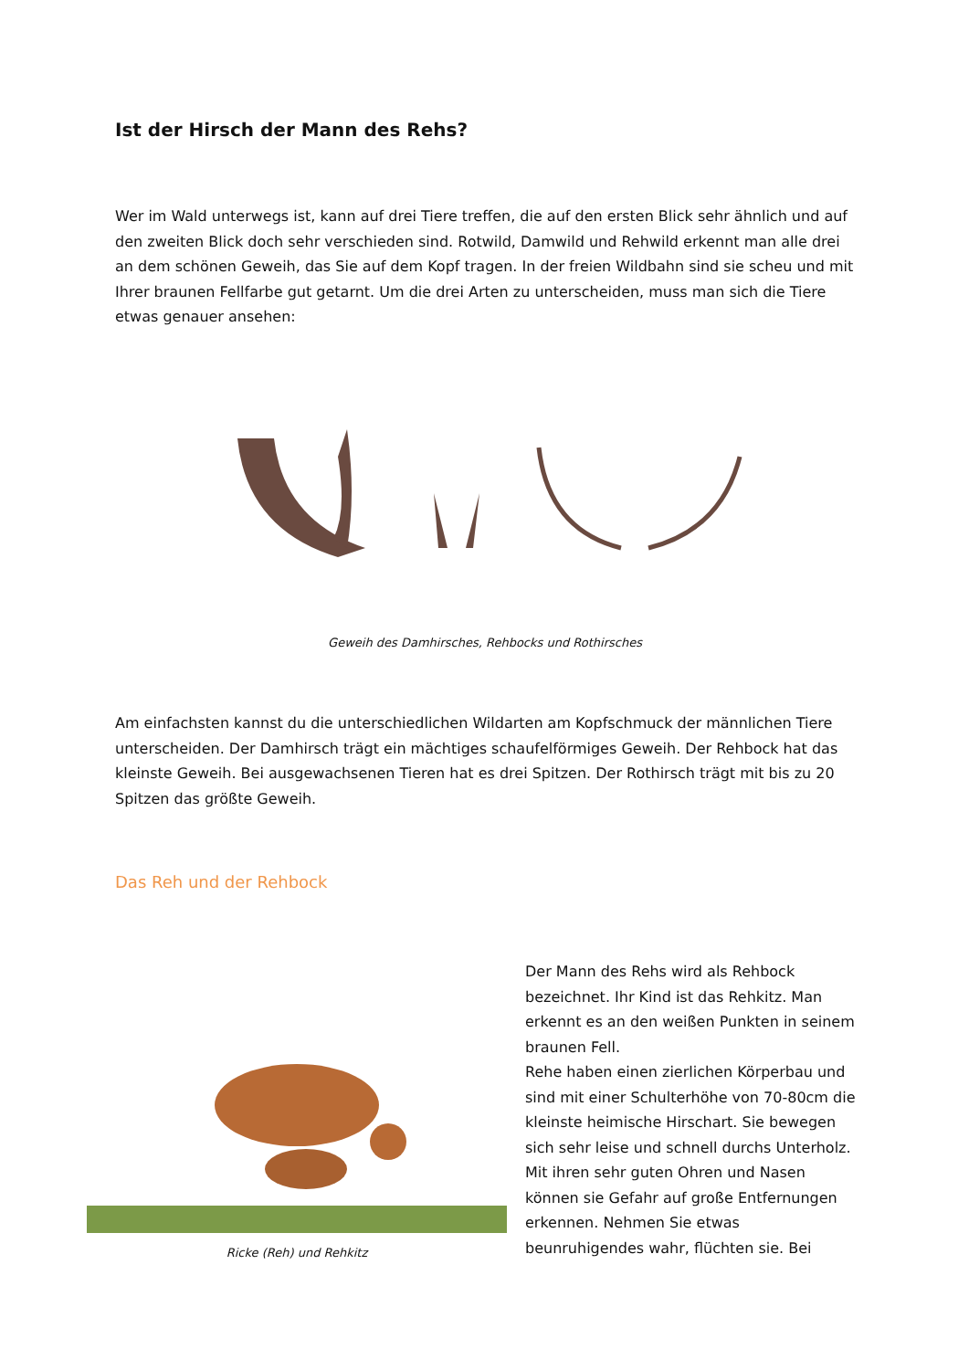Ist der Hirsch der Mann des Rehs?
Wer im Wald unterwegs ist, kann auf drei Tiere treffen, die auf den ersten Blick sehr ähnlich und auf den zweiten Blick doch sehr verschieden sind. Rotwild, Damwild und Rehwild erkennt man alle drei an dem schönen Geweih, das Sie auf dem Kopf tragen. In der freien Wildbahn sind sie scheu und mit Ihrer braunen Fellfarbe gut getarnt. Um die drei Arten zu unterscheiden, muss man sich die Tiere etwas genauer ansehen:
Geweih des Damhirsches, Rehbocks und Rothirsches
Am einfachsten kannst du die unterschiedlichen Wildarten am Kopfschmuck der männlichen Tiere unterscheiden. Der Damhirsch trägt ein mächtiges schaufelförmiges Geweih. Der Rehbock hat das kleinste Geweih. Bei ausgewachsenen Tieren hat es drei Spitzen. Der Rothirsch trägt mit bis zu 20 Spitzen das größte Geweih.
Das Reh und der Rehbock
Ricke (Reh) und Rehkitz
Der Mann des Rehs wird als Rehbock bezeichnet. Ihr Kind ist das Rehkitz. Man erkennt es an den weißen Punkten in seinem braunen Fell.
Rehe haben einen zierlichen Körperbau und sind mit einer Schulterhöhe von 70-80cm die kleinste heimische Hirschart. Sie bewegen sich sehr leise und schnell durchs Unterholz. Mit ihren sehr guten Ohren und Nasen können sie Gefahr auf große Entfernungen erkennen. Nehmen Sie etwas beunruhigendes wahr, flüchten sie. Bei